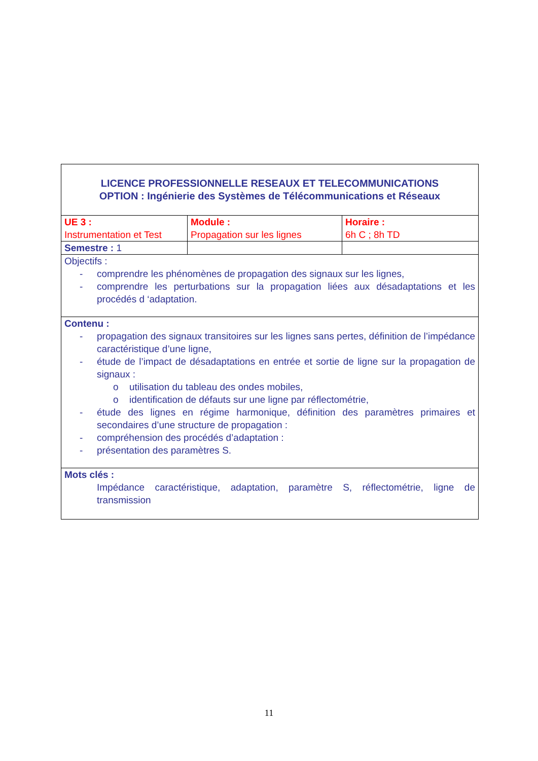| LICENCE PROFESSIONNELLE RESEAUX ET TELECOMMUNICATIONS OPTION : Ingénierie des Systèmes de Télécommunications et Réseaux | | |
| UE 3 : Instrumentation et Test | Module : Propagation sur les lignes | Horaire : 6h C ; 8h TD |
| Semestre : 1 | | |
| Objectifs : - comprendre les phénomènes de propagation des signaux sur les lignes, - comprendre les perturbations sur la propagation liées aux désadaptations et les procédés d ‘adaptation. | | |
| Contenu : - propagation des signaux transitoires sur les lignes sans pertes, définition de l’impédance caractéristique d’une ligne, - étude de l’impact de désadaptations en entrée et sortie de ligne sur la propagation de signaux : o utilisation du tableau des ondes mobiles, o identification de défauts sur une ligne par réflectométrie, - étude des lignes en régime harmonique, définition des paramètres primaires et secondaires d’une structure de propagation : - compréhension des procédés d’adaptation : - présentation des paramètres S. | | |
| Mots clés : Impédance caractéristique, adaptation, paramètre S, réflectométrie, ligne de transmission | | |
11